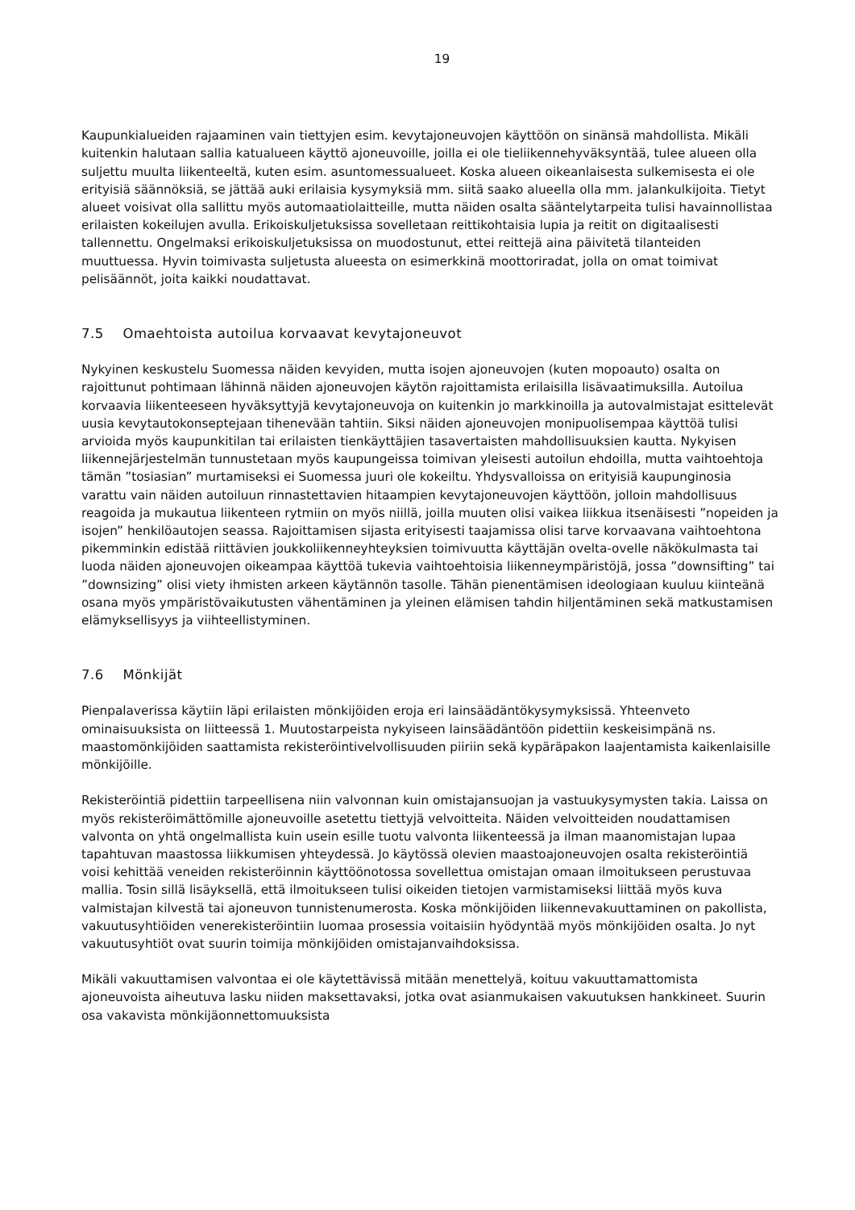19
Kaupunkialueiden rajaaminen vain tiettyjen esim. kevytajoneuvojen käyttöön on sinänsä mahdollista. Mikäli kuitenkin halutaan sallia katualueen käyttö ajoneuvoille, joilla ei ole tieliikennehyväksyntää, tulee alueen olla suljettu muulta liikenteeltä, kuten esim. asuntomessualueet. Koska alueen oikeanlaisesta sulkemisesta ei ole erityisiä säännöksiä, se jättää auki erilaisia kysymyksiä mm. siitä saako alueella olla mm. jalankulkijoita. Tietyt alueet voisivat olla sallittu myös automaatiolaitteille, mutta näiden osalta sääntelytarpeita tulisi havainnollistaa erilaisten kokeilujen avulla. Erikoiskuljetuksissa sovelletaan reittikohtaisia lupia ja reitit on digitaalisesti tallennettu. Ongelmaksi erikoiskuljetuksissa on muodostunut, ettei reittejä aina päivitetä tilanteiden muuttuessa. Hyvin toimivasta suljetusta alueesta on esimerkkinä moottoriradat, jolla on omat toimivat pelisäännöt, joita kaikki noudattavat.
7.5 Omaehtoista autoilua korvaavat kevytajoneuvot
Nykyinen keskustelu Suomessa näiden kevyiden, mutta isojen ajoneuvojen (kuten mopoauto) osalta on rajoittunut pohtimaan lähinnä näiden ajoneuvojen käytön rajoittamista erilaisilla lisävaatimuksilla. Autoilua korvaavia liikenteeseen hyväksyttyjä kevytajoneuvoja on kuitenkin jo markkinoilla ja autovalmistajat esittelevät uusia kevytautokonseptejaan tihenevään tahtiin. Siksi näiden ajoneuvojen monipuolisempaa käyttöä tulisi arvioida myös kaupunkitilan tai erilaisten tienkäyttäjien tasavertaisten mahdollisuuksien kautta. Nykyisen liikennejärjestelmän tunnustetaan myös kaupungeissa toimivan yleisesti autoilun ehdoilla, mutta vaihtoehtoja tämän ”tosiasian” murtamiseksi ei Suomessa juuri ole kokeiltu. Yhdysvalloissa on erityisiä kaupunginosia varattu vain näiden autoiluun rinnastettavien hitaampien kevytajoneuvojen käyttöön, jolloin mahdollisuus reagoida ja mukautua liikenteen rytmiin on myös niillä, joilla muuten olisi vaikea liikkua itsenäisesti ”nopeiden ja isojen” henkilöautojen seassa. Rajoittamisen sijasta erityisesti taajamissa olisi tarve korvaavana vaihtoehtona pikemminkin edistää riittävien joukkoliikenneyhteyksien toimivuutta käyttäjän ovelta-ovelle näkökulmasta tai luoda näiden ajoneuvojen oikeampaa käyttöä tukevia vaihtoehtoisia liikenneympäristöjä, jossa ”downsifting” tai ”downsizing” olisi viety ihmisten arkeen käytännön tasolle. Tähän pienentämisen ideologiaan kuuluu kiinteänä osana myös ympäristövaikutusten vähentäminen ja yleinen elämisen tahdin hiljentäminen sekä matkustamisen elämyksellisyys ja viihteellistyminen.
7.6 Mönkijät
Pienpalaverissa käytiin läpi erilaisten mönkijöiden eroja eri lainsäädäntökysymyksissä. Yhteenveto ominaisuuksista on liitteessä 1. Muutostarpeista nykyiseen lainsäädäntöön pidettiin keskeisimpänä ns. maastomönkijöiden saattamista rekisteröintivelvollisuuden piiriin sekä kypäräpakon laajentamista kaikenlaisille mönkijöille.
Rekisteröintiä pidettiin tarpeellisena niin valvonnan kuin omistajansuojan ja vastuukysymysten takia. Laissa on myös rekisteröimättömille ajoneuvoille asetettu tiettyjä velvoitteita. Näiden velvoitteiden noudattamisen valvonta on yhtä ongelmallista kuin usein esille tuotu valvonta liikenteessä ja ilman maanomistajan lupaa tapahtuvan maastossa liikkumisen yhteydessä. Jo käytössä olevien maastoajoneuvojen osalta rekisteröintiä voisi kehittää veneiden rekisteröinnin käyttöönotossa sovellettua omistajan omaan ilmoitukseen perustuvaa mallia. Tosin sillä lisäyksellä, että ilmoitukseen tulisi oikeiden tietojen varmistamiseksi liittää myös kuva valmistajan kilvestä tai ajoneuvon tunnistenumerosta. Koska mönkijöiden liikennevakuuttaminen on pakollista, vakuutusyhtiöiden venerekisteröintiin luomaa prosessia voitaisiin hyödyntää myös mönkijöiden osalta. Jo nyt vakuutusyhtiöt ovat suurin toimija mönkijöiden omistajanvaihdoksissa.
Mikäli vakuuttamisen valvontaa ei ole käytettävissä mitään menettelyä, koituu vakuuttamattomista ajoneuvoista aiheutuva lasku niiden maksettavaksi, jotka ovat asianmukaisen vakuutuksen hankkineet. Suurin osa vakavista mönkijäonnettomuuksista